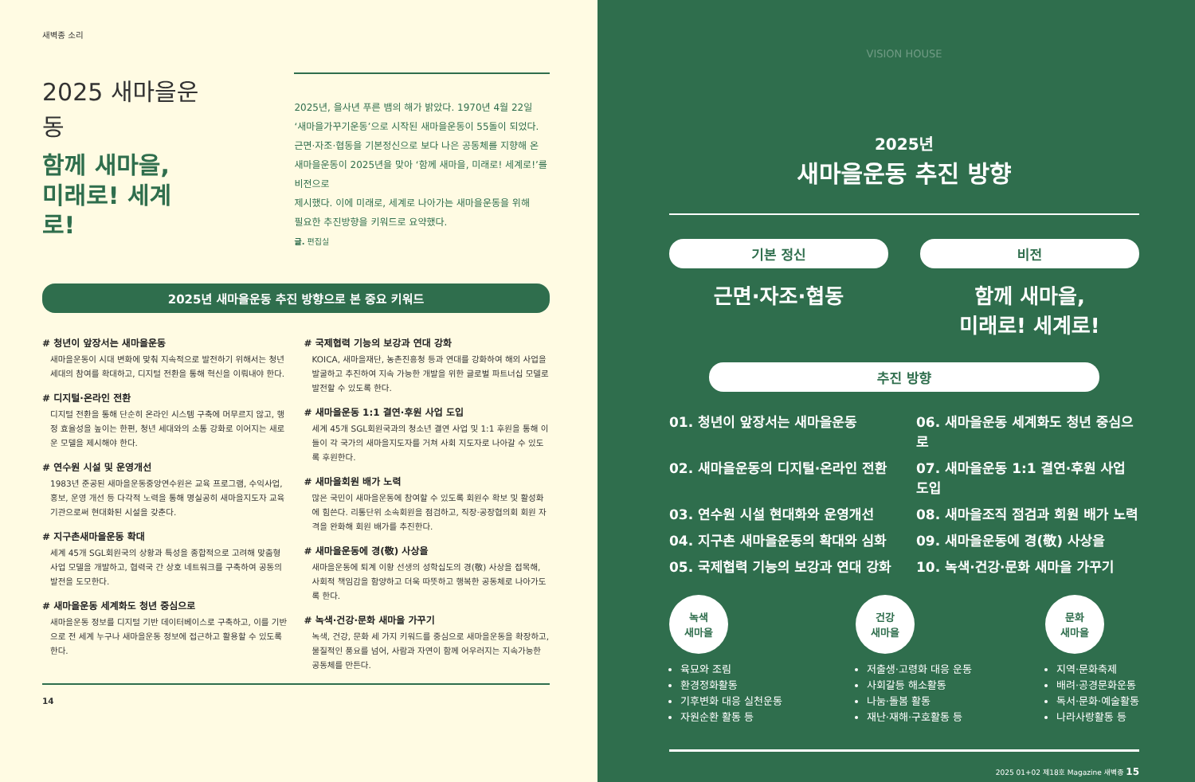새벽종 소리
2025 새마을운동
함께 새마을,
미래로! 세계로!
2025년, 을사년 푸른 뱀의 해가 밝았다. 1970년 4월 22일
‘새마을가꾸기운동’으로 시작된 새마을운동이 55돌이 되었다.
근면·자조·협동을 기본정신으로 보다 나은 공동체를 지향해 온
새마을운동이 2025년을 맞아 ‘함께 새마을, 미래로! 세계로!’를 비전으로
제시했다. 이에 미래로, 세계로 나아가는 새마을운동을 위해
필요한 추진방향을 키워드로 요약했다.
글. 편집실
2025년 새마을운동 추진 방향으로 본 중요 키워드
# 청년이 앞장서는 새마을운동
새마을운동이 시대 변화에 맞춰 지속적으로 발전하기 위해서는 청년 세대의 참여를 확대하고, 디지털 전환을 통해 혁신을 이뤄내야 한다.
# 디지털·온라인 전환
디지털 전환을 통해 단순히 온라인 시스템 구축에 머무르지 않고, 행정 효율성을 높이는 한편, 청년 세대와의 소통 강화로 이어지는 새로운 모델을 제시해야 한다.
# 연수원 시설 및 운영개선
1983년 준공된 새마을운동중앙연수원은 교육 프로그램, 수익사업, 홍보, 운영 개선 등 다각적 노력을 통해 명실공히 새마을지도자 교육기관으로써 현대화된 시설을 갖춘다.
# 지구촌새마을운동 확대
세계 45개 SGL회원국의 상황과 특성을 종합적으로 고려해 맞춤형 사업 모델을 개발하고, 협력국 간 상호 네트워크를 구축하여 공동의 발전을 도모한다.
# 새마을운동 세계화도 청년 중심으로
새마을운동 정보를 디지털 기반 데이터베이스로 구축하고, 이를 기반으로 전 세계 누구나 새마을운동 정보에 접근하고 활용할 수 있도록 한다.
# 국제협력 기능의 보강과 연대 강화
KOICA, 새마을재단, 농촌진흥청 등과 연대를 강화하여 해외 사업을 발굴하고 추진하여 지속 가능한 개발을 위한 글로벌 파트너십 모델로 발전할 수 있도록 한다.
# 새마을운동 1:1 결연·후원 사업 도입
세계 45개 SGL회원국과의 청소년 결연 사업 및 1:1 후원을 통해 이들이 각 국가의 새마을지도자를 거쳐 사회 지도자로 나아갈 수 있도록 후원한다.
# 새마을회원 배가 노력
많은 국민이 새마을운동에 참여할 수 있도록 회원수 확보 및 활성화에 힘쓴다. 리통단위 소속회원을 점검하고, 직장·공장협의회 회원 자격을 완화해 회원 배가를 추진한다.
# 새마을운동에 경(敬) 사상을
새마을운동에 퇴계 이황 선생의 성학십도의 경(敬) 사상을 접목해, 사회적 책임감을 함양하고 더욱 따뜻하고 행복한 공동체로 나아가도록 한다.
# 녹색·건강·문화 새마을 가꾸기
녹색, 건강, 문화 세 가지 키워드를 중심으로 새마을운동을 확장하고, 물질적인 풍요를 넘어, 사람과 자연이 함께 어우러지는 지속가능한 공동체를 만든다.
14
VISION HOUSE
2025년
새마을운동 추진 방향
기본 정신
근면·자조·협동
비전
함께 새마을,
미래로! 세계로!
추진 방향
01. 청년이 앞장서는 새마을운동
06. 새마을운동 세계화도 청년 중심으로
02. 새마을운동의 디지털·온라인 전환
07. 새마을운동 1:1 결연·후원 사업 도입
03. 연수원 시설 현대화와 운영개선
08. 새마을조직 점검과 회원 배가 노력
04. 지구촌 새마을운동의 확대와 심화
09. 새마을운동에 경(敬) 사상을
05. 국제협력 기능의 보강과 연대 강화
10. 녹색·건강·문화 새마을 가꾸기
녹색
새마을
육묘와 조림
환경정화활동
기후변화 대응 실천운동
자원순환 활동 등
건강
새마을
저출생·고령화 대응 운동
사회갈등 해소활동
나눔·돌봄 활동
재난·재해·구호활동 등
문화
새마을
지역·문화축제
배려·공경문화운동
독서·문화·예술활동
나라사랑활동 등
2025 01+02 제18호 Magazine 새벽종 15